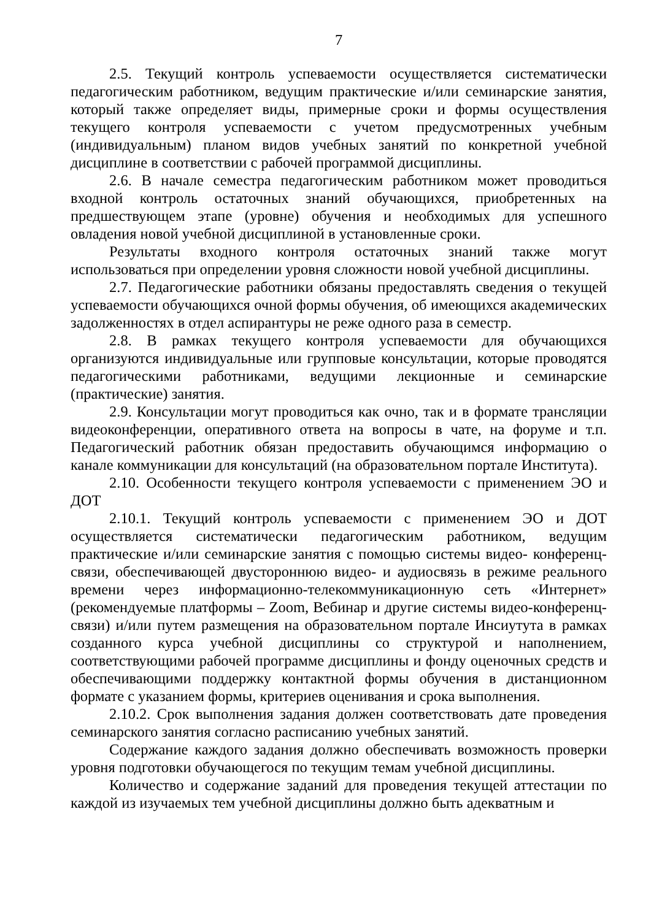7
2.5. Текущий контроль успеваемости осуществляется систематически педагогическим работником, ведущим практические и/или семинарские занятия, который также определяет виды, примерные сроки и формы осуществления текущего контроля успеваемости с учетом предусмотренных учебным (индивидуальным) планом видов учебных занятий по конкретной учебной дисциплине в соответствии с рабочей программой дисциплины.
2.6. В начале семестра педагогическим работником может проводиться входной контроль остаточных знаний обучающихся, приобретенных на предшествующем этапе (уровне) обучения и необходимых для успешного овладения новой учебной дисциплиной в установленные сроки.
Результаты входного контроля остаточных знаний также могут использоваться при определении уровня сложности новой учебной дисциплины.
2.7. Педагогические работники обязаны предоставлять сведения о текущей успеваемости обучающихся очной формы обучения, об имеющихся академических задолженностях в отдел аспирантуры не реже одного раза в семестр.
2.8. В рамках текущего контроля успеваемости для обучающихся организуются индивидуальные или групповые консультации, которые проводятся педагогическими работниками, ведущими лекционные и семинарские (практические) занятия.
2.9. Консультации могут проводиться как очно, так и в формате трансляции видеоконференции, оперативного ответа на вопросы в чате, на форуме и т.п. Педагогический работник обязан предоставить обучающимся информацию о канале коммуникации для консультаций (на образовательном портале Института).
2.10. Особенности текущего контроля успеваемости с применением ЭО и ДОТ
2.10.1. Текущий контроль успеваемости с применением ЭО и ДОТ осуществляется систематически педагогическим работником, ведущим практические и/или семинарские занятия с помощью системы видео- конференц-связи, обеспечивающей двустороннюю видео- и аудиосвязь в режиме реального времени через информационно-телекоммуникационную сеть «Интернет» (рекомендуемые платформы – Zoom, Вебинар и другие системы видео-конференц-связи) и/или путем размещения на образовательном портале Инсиутута в рамках созданного курса учебной дисциплины со структурой и наполнением, соответствующими рабочей программе дисциплины и фонду оценочных средств и обеспечивающими поддержку контактной формы обучения в дистанционном формате с указанием формы, критериев оценивания и срока выполнения.
2.10.2. Срок выполнения задания должен соответствовать дате проведения семинарского занятия согласно расписанию учебных занятий.
Содержание каждого задания должно обеспечивать возможность проверки уровня подготовки обучающегося по текущим темам учебной дисциплины.
Количество и содержание заданий для проведения текущей аттестации по каждой из изучаемых тем учебной дисциплины должно быть адекватным и